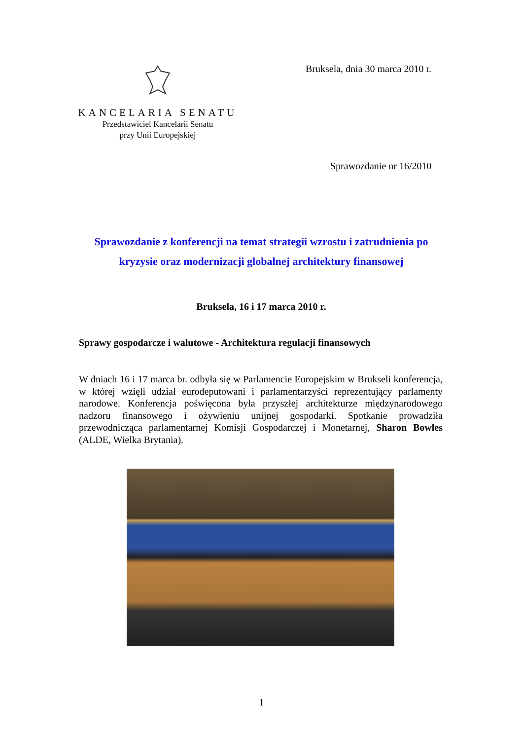Bruksela, dnia 30 marca 2010 r.
KANCELARIA SENATU
Przedstawiciel Kancelarii Senatu
przy Unii Europejskiej
Sprawozdanie nr 16/2010
Sprawozdanie z konferencji na temat strategii wzrostu i zatrudnienia po kryzysie oraz modernizacji globalnej architektury finansowej
Bruksela, 16 i 17 marca 2010 r.
Sprawy gospodarcze i walutowe - Architektura regulacji finansowych
W dniach 16 i 17 marca br. odbyła się w Parlamencie Europejskim w Brukseli konferencja, w której wzięli udział eurodeputowani i parlamentarzyści reprezentujący parlamenty narodowe. Konferencja poświęcona była przyszłej architekturze międzynarodowego nadzoru finansowego i ożywieniu unijnej gospodarki. Spotkanie prowadziła przewodnicząca parlamentarnej Komisji Gospodarczej i Monetarnej, Sharon Bowles (ALDE, Wielka Brytania).
1